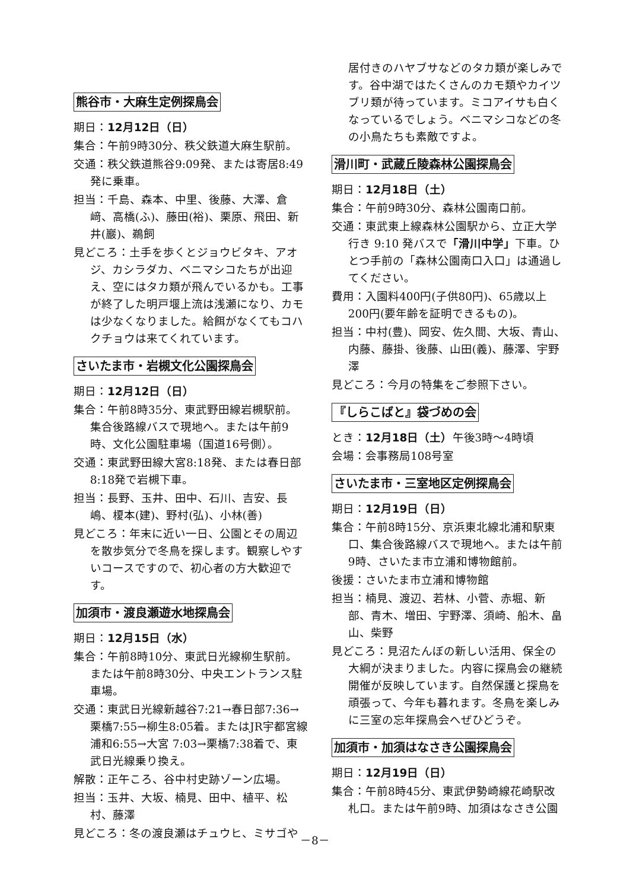熊谷市・大麻生定例探鳥会
期日：12月12日（日）
集合：午前9時30分、秩父鉄道大麻生駅前。
交通：秩父鉄道熊谷9:09発、または寄居8:49発に乗車。
担当：千島、森本、中里、後藤、大澤、倉﨑、高橋(ふ)、藤田(裕)、栗原、飛田、新井(巖)、鵜飼
見どころ：土手を歩くとジョウビタキ、アオジ、カシラダカ、ベニマシコたちが出迎え、空にはタカ類が飛んでいるかも。工事が終了した明戸堰上流は浅瀬になり、カモは少なくなりました。給餌がなくてもコハクチョウは来てくれています。
さいたま市・岩槻文化公園探鳥会
期日：12月12日（日）
集合：午前8時35分、東武野田線岩槻駅前。集合後路線バスで現地へ。または午前9時、文化公園駐車場（国道16号側）。
交通：東武野田線大宮8:18発、または春日部8:18発で岩槻下車。
担当：長野、玉井、田中、石川、吉安、長嶋、榎本(建)、野村(弘)、小林(善)
見どころ：年末に近い一日、公園とその周辺を散歩気分で冬鳥を探します。観察しやすいコースですので、初心者の方大歓迎です。
加須市・渡良瀬遊水地探鳥会
期日：12月15日（水）
集合：午前8時10分、東武日光線柳生駅前。または午前8時30分、中央エントランス駐車場。
交通：東武日光線新越谷7:21→春日部7:36→栗橋7:55→柳生8:05着。またはJR宇都宮線浦和6:55→大宮 7:03→栗橋7:38着で、東武日光線乗り換え。
解散：正午ころ、谷中村史跡ゾーン広場。
担当：玉井、大坂、楠見、田中、植平、松村、藤澤
見どころ：冬の渡良瀬はチュウヒ、ミサゴや
居付きのハヤブサなどのタカ類が楽しみです。谷中湖ではたくさんのカモ類やカイツブリ類が待っています。ミコアイサも白くなっているでしょう。ベニマシコなどの冬の小鳥たちも素敵ですよ。
滑川町・武蔵丘陵森林公園探鳥会
期日：12月18日（土）
集合：午前9時30分、森林公園南口前。
交通：東武東上線森林公園駅から、立正大学行き 9:10 発バスで「滑川中学」下車。ひとつ手前の「森林公園南口入口」は通過してください。
費用：入園料400円(子供80円)、65歳以上200円(要年齢を証明できるもの)。
担当：中村(豊)、岡安、佐久間、大坂、青山、内藤、藤掛、後藤、山田(義)、藤澤、宇野澤
見どころ：今月の特集をご参照下さい。
『しらこばと』袋づめの会
とき：12月18日（土）午後3時～4時頃
会場：会事務局108号室
さいたま市・三室地区定例探鳥会
期日：12月19日（日）
集合：午前8時15分、京浜東北線北浦和駅東口、集合後路線バスで現地へ。または午前9時、さいたま市立浦和博物館前。
後援：さいたま市立浦和博物館
担当：楠見、渡辺、若林、小菅、赤堀、新部、青木、増田、宇野澤、須崎、船木、畠山、柴野
見どころ：見沼たんぼの新しい活用、保全の大綱が決まりました。内容に探鳥会の継続開催が反映しています。自然保護と探鳥を頑張って、今年も暮れます。冬鳥を楽しみに三室の忘年探鳥会へぜひどうぞ。
加須市・加須はなさき公園探鳥会
期日：12月19日（日）
集合：午前8時45分、東武伊勢崎線花崎駅改札口。または午前9時、加須はなさき公園
－8－